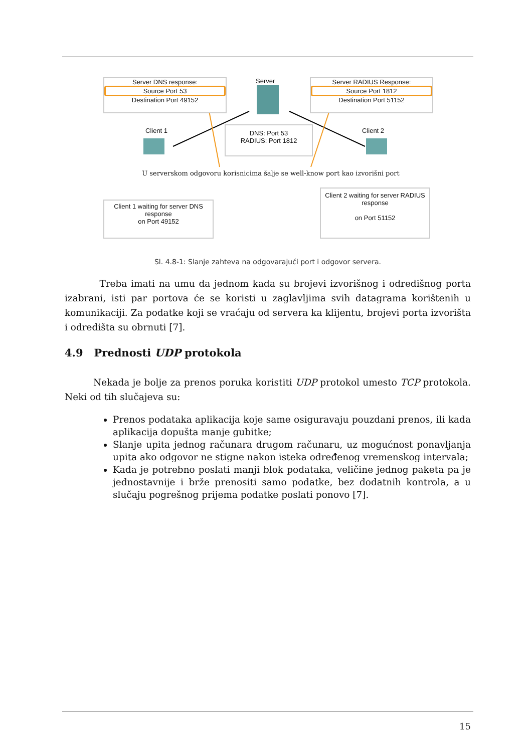Server DNS response:
Source Port 53
Destination Port 49152
Server
Server RADIUS Response:
Source Port 1812
Destination Port 51152
Client 1
DNS: Port 53
RADIUS: Port 1812
Client 2
U serverskom odgovoru korisnicima šalje se well-know port kao izvorišni port
Client 1 waiting for server DNS response
on Port 49152
Client 2 waiting for server RADIUS response
on Port 51152
Sl. 4.8-1: Slanje zahteva na odgovarajući port i odgovor servera.
Treba imati na umu da jednom kada su brojevi izvorišnog i odredišnog porta izabrani, isti par portova će se koristi u zaglavljima svih datagrama korištenih u komunikaciji. Za podatke koji se vraćaju od servera ka klijentu, brojevi porta izvorišta i odredišta su obrnuti [7].
4.9 Prednosti UDP protokola
Nekada je bolje za prenos poruka koristiti UDP protokol umesto TCP protokola. Neki od tih slučajeva su:
Prenos podataka aplikacija koje same osiguravaju pouzdani prenos, ili kada aplikacija dopušta manje gubitke;
Slanje upita jednog računara drugom računaru, uz mogućnost ponavljanja upita ako odgovor ne stigne nakon isteka određenog vremenskog intervala;
Kada je potrebno poslati manji blok podataka, veličine jednog paketa pa je jednostavnije i brže prenositi samo podatke, bez dodatnih kontrola, a u slučaju pogrešnog prijema podatke poslati ponovo [7].
15